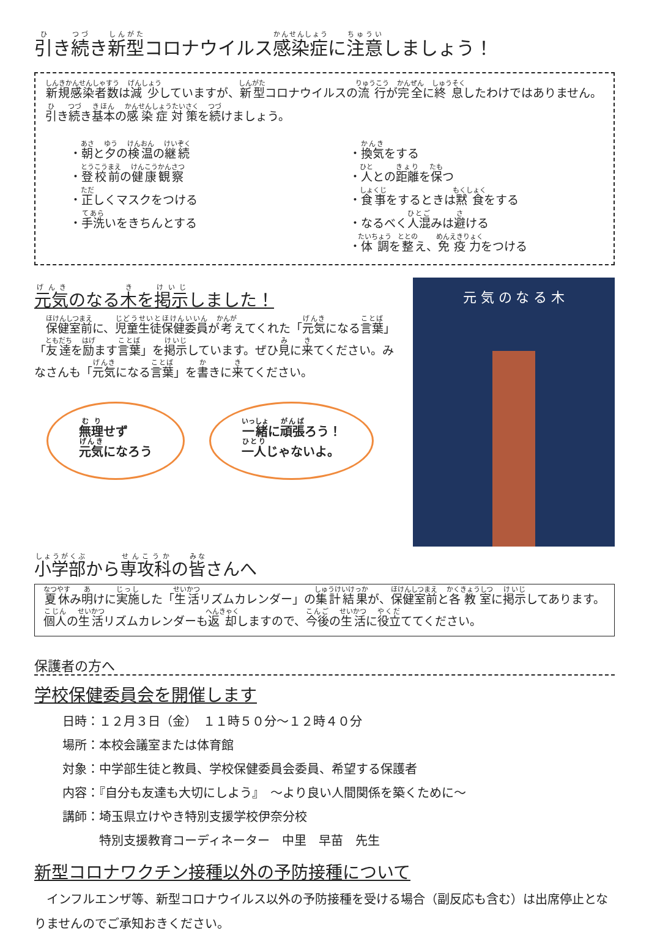引き続き新型コロナウイルス感染症に注意しましょう！
新規感染者数は減少していますが、新型コロナウイルスの流行が完全に終息したわけではありません。引き続き基本の感染症対策を続けましょう。
・朝と夕の検温の継続
・登校前の健康観察
・正しくマスクをつける
・手洗いをきちんとする
・換気をする
・人との距離を保つ
・食事をするときは黙食をする
・なるべく人混みは避ける
・体調を整え、免疫力をつける
元気のなる木を掲示しました！
　保健室前に、児童生徒保健委員が考えてくれた「元気になる言葉」「友達を励ます言葉」を掲示しています。ぜひ見に来てください。みなさんも「元気になる言葉」を書きに来てください。
無理せず
元気になろう 一緒に頑張ろう！
一人じゃないよ。
元 気 の な る 木
小学部から専攻科の皆さんへ
夏休み明けに実施した「生活リズムカレンダー」の集計結果が、保健室前と各教室に掲示してあります。個人の生活リズムカレンダーも返却しますので、今後の生活に役立ててください。
保護者の方へ
学校保健委員会を開催します
日時：１２月３日（金）　１１時５０分～１２時４０分
場所：本校会議室または体育館
対象：中学部生徒と教員、学校保健委員会委員、希望する保護者
内容：『自分も友達も大切にしよう』　～より良い人間関係を築くために～
講師：埼玉県立けやき特別支援学校伊奈分校
　　　特別支援教育コーディネーター　中里　早苗　先生
新型コロナワクチン接種以外の予防接種について
　インフルエンザ等、新型コロナウイルス以外の予防接種を受ける場合（副反応も含む）は出席停止となりませんのでご承知おきください。